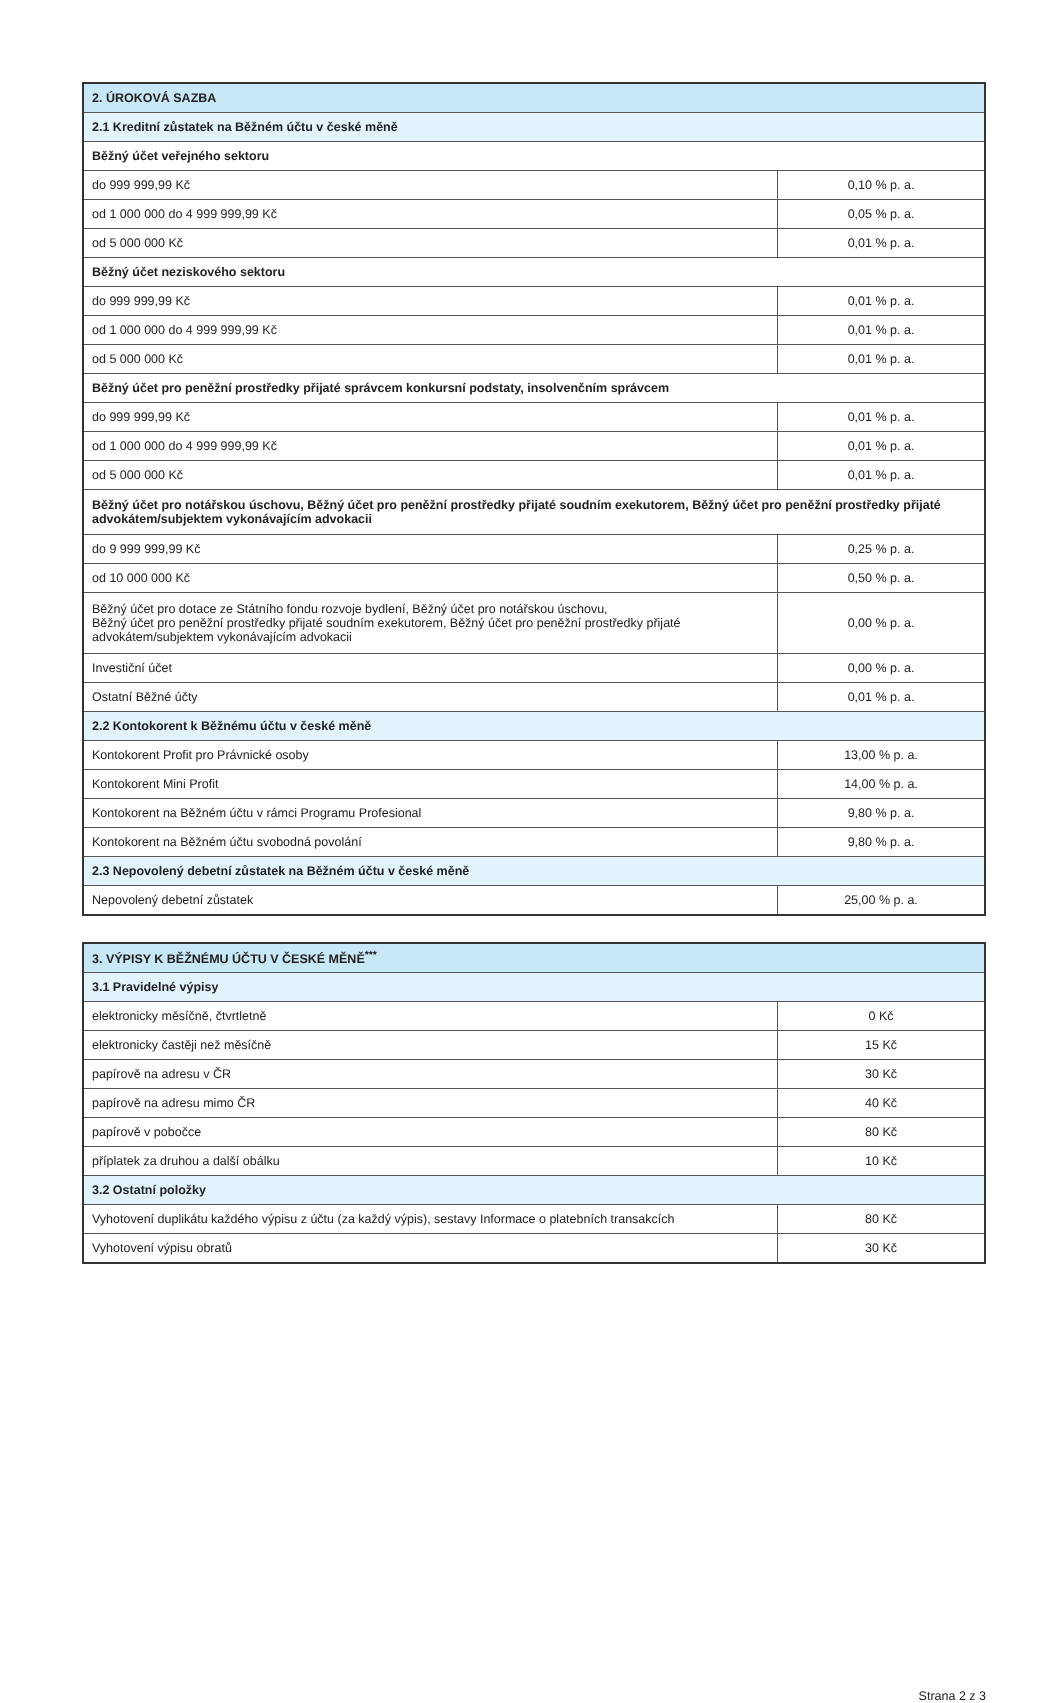| 2. ÚROKOVÁ SAZBA | |
| --- | --- |
| 2.1 Kreditní zůstatek na Běžném účtu v české měně | |
| Běžný účet veřejného sektoru | |
| do 999 999,99 Kč | 0,10 % p. a. |
| od 1 000 000 do 4 999 999,99 Kč | 0,05 % p. a. |
| od 5 000 000 Kč | 0,01 % p. a. |
| Běžný účet neziskového sektoru | |
| do 999 999,99 Kč | 0,01 % p. a. |
| od 1 000 000 do 4 999 999,99 Kč | 0,01 % p. a. |
| od 5 000 000 Kč | 0,01 % p. a. |
| Běžný účet pro peněžní prostředky přijaté správcem konkursní podstaty, insolvenčním správcem | |
| do 999 999,99 Kč | 0,01 % p. a. |
| od 1 000 000 do 4 999 999,99 Kč | 0,01 % p. a. |
| od 5 000 000 Kč | 0,01 % p. a. |
| Běžný účet pro notářskou úschovu, Běžný účet pro peněžní prostředky přijaté soudním exekutorem, Běžný účet pro peněžní prostředky přijaté advokátem/subjektem vykonávajícím advokacii | |
| do 9 999 999,99 Kč | 0,25 % p. a. |
| od 10 000 000 Kč | 0,50 % p. a. |
| Běžný účet pro dotace ze Státního fondu rozvoje bydlení, Běžný účet pro notářskou úschovu, Běžný účet pro peněžní prostředky přijaté soudním exekutorem, Běžný účet pro peněžní prostředky přijaté advokátem/subjektem vykonávajícím advokacii | 0,00 % p. a. |
| Investiční účet | 0,00 % p. a. |
| Ostatní Běžné účty | 0,01 % p. a. |
| 2.2 Kontokorent k Běžnému účtu v české měně | |
| Kontokorent Profit pro Právnické osoby | 13,00 % p. a. |
| Kontokorent Mini Profit | 14,00 % p. a. |
| Kontokorent na Běžném účtu v rámci Programu Profesional | 9,80 % p. a. |
| Kontokorent na Běžném účtu svobodná povolání | 9,80 % p. a. |
| 2.3 Nepovolený debetní zůstatek na Běžném účtu v české měně | |
| Nepovolený debetní zůstatek | 25,00 % p. a. |
| 3. VÝPISY K BĚŽNÉMU ÚČTU V ČESKÉ MĚNĚ<sup>***</sup> | |
| --- | --- |
| 3.1 Pravidelné výpisy | |
| elektronicky měsíčně, čtvrtletně | 0 Kč |
| elektronicky častěji než měsíčně | 15 Kč |
| papírově na adresu v ČR | 30 Kč |
| papírově na adresu mimo ČR | 40 Kč |
| papírově v pobočce | 80 Kč |
| příplatek za druhou a další obálku | 10 Kč |
| 3.2 Ostatní položky | |
| Vyhotovení duplikátu každého výpisu z účtu (za každý výpis), sestavy Informace o platebních transakcích | 80 Kč |
| Vyhotovení výpisu obratů | 30 Kč |
Strana 2 z 3